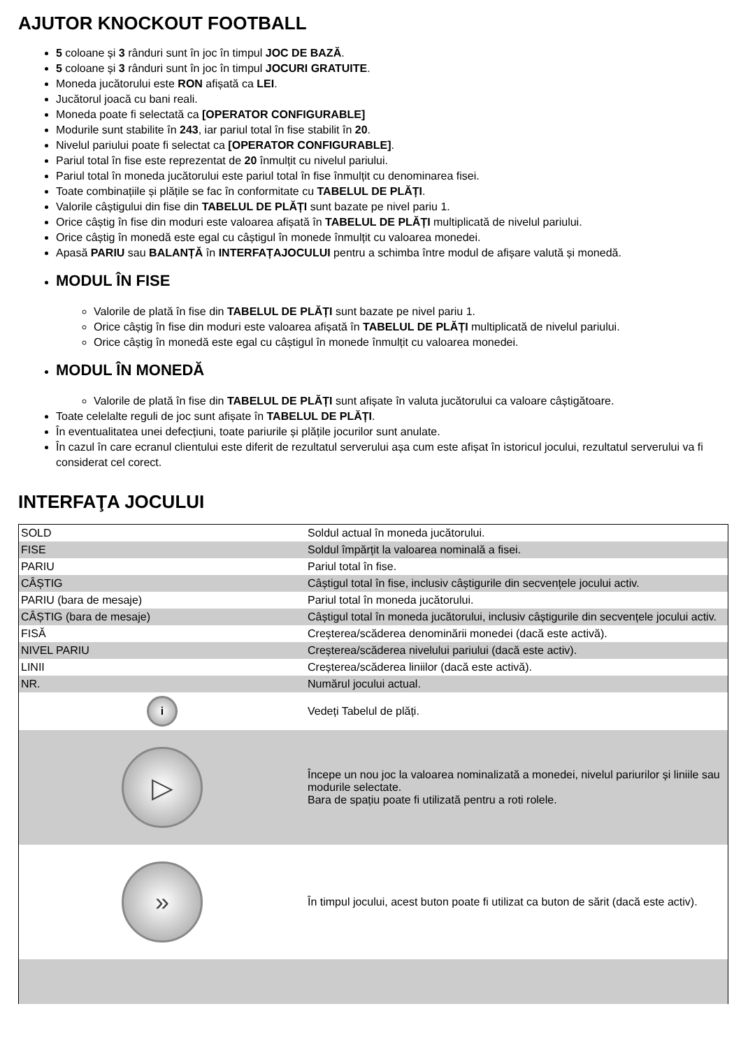AJUTOR KNOCKOUT FOOTBALL
5 coloane și 3 rânduri sunt în joc în timpul JOC DE BAZĂ.
5 coloane și 3 rânduri sunt în joc în timpul JOCURI GRATUITE.
Moneda jucătorului este RON afișată ca LEI.
Jucătorul joacă cu bani reali.
Moneda poate fi selectată ca [OPERATOR CONFIGURABLE]
Modurile sunt stabilite în 243, iar pariul total în fise stabilit în 20.
Nivelul pariului poate fi selectat ca [OPERATOR CONFIGURABLE].
Pariul total în fise este reprezentat de 20 înmulțit cu nivelul pariului.
Pariul total în moneda jucătorului este pariul total în fise înmulțit cu denominarea fisei.
Toate combinațiile și plățile se fac în conformitate cu TABELUL DE PLĂȚI.
Valorile câștigului din fise din TABELUL DE PLĂȚI sunt bazate pe nivel pariu 1.
Orice câștig în fise din moduri este valoarea afișată în TABELUL DE PLĂȚI multiplicată de nivelul pariului.
Orice câștig în monedă este egal cu câștigul în monede înmulțit cu valoarea monedei.
Apasă PARIU sau BALANȚĂ în INTERFAȚAJOCULUI pentru a schimba între modul de afișare valută și monedă.
MODUL ÎN FISE
Valorile de plată în fise din TABELUL DE PLĂȚI sunt bazate pe nivel pariu 1.
Orice câștig în fise din moduri este valoarea afișată în TABELUL DE PLĂȚI multiplicată de nivelul pariului.
Orice câștig în monedă este egal cu câștigul în monede înmulțit cu valoarea monedei.
MODUL ÎN MONEDĂ
Valorile de plată în fise din TABELUL DE PLĂȚI sunt afișate în valuta jucătorului ca valoare câștigătoare.
Toate celelalte reguli de joc sunt afișate în TABELUL DE PLĂȚI.
În eventualitatea unei defecțiuni, toate pariurile și plățile jocurilor sunt anulate.
În cazul în care ecranul clientului este diferit de rezultatul serverului așa cum este afișat în istoricul jocului, rezultatul serverului va fi considerat cel corect.
INTERFAŢA JOCULUI
| SOLD | Soldul actual în moneda jucătorului. |
| FISE | Soldul împărțit la valoarea nominală a fisei. |
| PARIU | Pariul total în fise. |
| CÂȘTIG | Câștigul total în fise, inclusiv câștigurile din secvențele jocului activ. |
| PARIU (bara de mesaje) | Pariul total în moneda jucătorului. |
| CÂȘTIG (bara de mesaje) | Câștigul total în moneda jucătorului, inclusiv câștigurile din secvențele jocului activ. |
| FISĂ | Creșterea/scăderea denominării monedei (dacă este activă). |
| NIVEL PARIU | Creșterea/scăderea nivelului pariului (dacă este activ). |
| LINII | Creșterea/scăderea liniilor (dacă este activă). |
| NR. | Numărul jocului actual. |
| i | Vedeți Tabelul de plăți. |
| ▷ | Începe un nou joc la valoarea nominalizată a monedei, nivelul pariurilor și liniile sau modurile selectate. Bara de spațiu poate fi utilizată pentru a roti rolele. |
| » | În timpul jocului, acest buton poate fi utilizat ca buton de sărit (dacă este activ). |